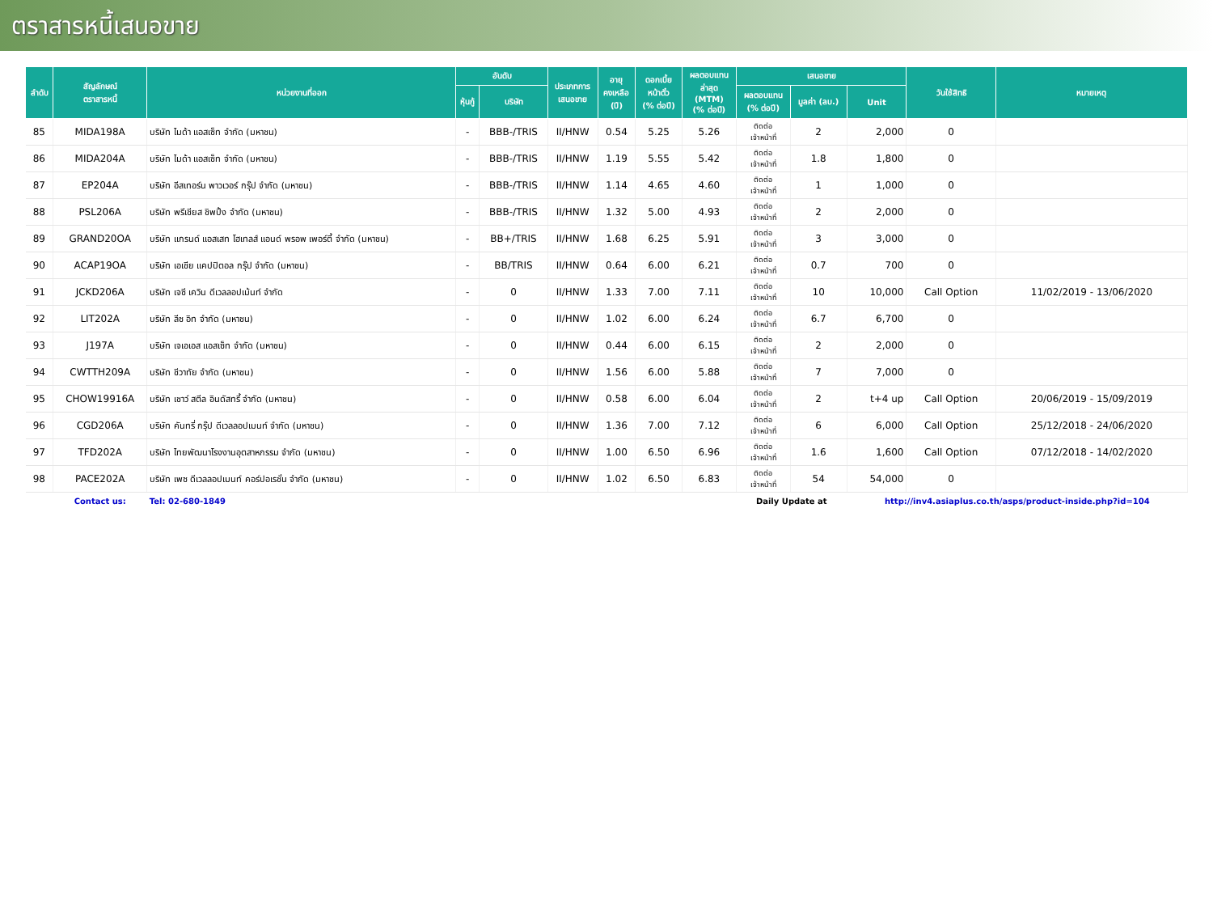ตราสารหนี้เสนอขาย
| ลำดับ | สัญลักษณ์ ตราสารหนี้ | หน่วยงานที่ออก | อันดับ | | ประเภทการ เสนอขาย | อายุ คงเหลือ (ปี) | ดอกเบี้ย หน้าตั๋ว (% ต่อปี) | ผลตอบแทน ล่าสุด (MTM) (% ต่อปี) | เสนอขาย | | | วันใช้สิทธิ | หมายเหตุ |
| --- | --- | --- | --- | --- | --- | --- | --- | --- | --- | --- | --- | --- | --- |
| | | | หุ้นกู้ | บริษัท | | | | | ผลตอบแทน (% ต่อปี) | มูลค่า (ลบ.) | Unit | | |
| 85 | MIDA198A | บริษัท ไมด้า แอสเซ็ท จำกัด (มหาชน) | - | BBB-/TRIS | II/HNW | 0.54 | 5.25 | 5.26 | ติดต่อ เจ้าหน้าที่ | 2 | 2,000 | 0 | |
| 86 | MIDA204A | บริษัท ไมด้า แอสเซ็ท จำกัด (มหาชน) | - | BBB-/TRIS | II/HNW | 1.19 | 5.55 | 5.42 | ติดต่อ เจ้าหน้าที่ | 1.8 | 1,800 | 0 | |
| 87 | EP204A | บริษัท อีสเทอร์น พาวเวอร์ กรุ๊ป จำกัด (มหาชน) | - | BBB-/TRIS | II/HNW | 1.14 | 4.65 | 4.60 | ติดต่อ เจ้าหน้าที่ | 1 | 1,000 | 0 | |
| 88 | PSL206A | บริษัท พรีเชียส ชิพปิ้ง จำกัด (มหาชน) | - | BBB-/TRIS | II/HNW | 1.32 | 5.00 | 4.93 | ติดต่อ เจ้าหน้าที่ | 2 | 2,000 | 0 | |
| 89 | GRAND20OA | บริษัท แกรนด์ แอสเสท โฮเทลส์ แอนด์ พรอพ เพอร์ตี้ จำกัด (มหาชน) | - | BB+/TRIS | II/HNW | 1.68 | 6.25 | 5.91 | ติดต่อ เจ้าหน้าที่ | 3 | 3,000 | 0 | |
| 90 | ACAP19OA | บริษัท เอเชีย แคปปิตอล กรุ๊ป จำกัด (มหาชน) | - | BB/TRIS | II/HNW | 0.64 | 6.00 | 6.21 | ติดต่อ เจ้าหน้าที่ | 0.7 | 700 | 0 | |
| 91 | JCKD206A | บริษัท เจซี เควิน ดีเวลลอปเม้นท์ จำกัด | - | 0 | II/HNW | 1.33 | 7.00 | 7.11 | ติดต่อ เจ้าหน้าที่ | 10 | 10,000 | Call Option | 11/02/2019 - 13/06/2020 |
| 92 | LIT202A | บริษัท ลีซ อิท จำกัด (มหาชน) | - | 0 | II/HNW | 1.02 | 6.00 | 6.24 | ติดต่อ เจ้าหน้าที่ | 6.7 | 6,700 | 0 | |
| 93 | J197A | บริษัท เจเอเอส แอสเซ็ท จำกัด (มหาชน) | - | 0 | II/HNW | 0.44 | 6.00 | 6.15 | ติดต่อ เจ้าหน้าที่ | 2 | 2,000 | 0 | |
| 94 | CWTTH209A | บริษัท ชีวาทัย จำกัด (มหาชน) | - | 0 | II/HNW | 1.56 | 6.00 | 5.88 | ติดต่อ เจ้าหน้าที่ | 7 | 7,000 | 0 | |
| 95 | CHOW19916A | บริษัท เชาว์ สตีล อินดัสทรี้ จำกัด (มหาชน) | - | 0 | II/HNW | 0.58 | 6.00 | 6.04 | ติดต่อ เจ้าหน้าที่ | 2 | t+4 up | Call Option | 20/06/2019 - 15/09/2019 |
| 96 | CGD206A | บริษัท คันทรี่ กรุ๊ป ดีเวลลอปเมนท์ จำกัด (มหาชน) | - | 0 | II/HNW | 1.36 | 7.00 | 7.12 | ติดต่อ เจ้าหน้าที่ | 6 | 6,000 | Call Option | 25/12/2018 - 24/06/2020 |
| 97 | TFD202A | บริษัท ไทยพัฒนาโรงงานอุตสาหกรรม จำกัด (มหาชน) | - | 0 | II/HNW | 1.00 | 6.50 | 6.96 | ติดต่อ เจ้าหน้าที่ | 1.6 | 1,600 | Call Option | 07/12/2018 - 14/02/2020 |
| 98 | PACE202A | บริษัท เพซ ดีเวลลอปเมนท์ คอร์ปอเรชั่น จำกัด (มหาชน) | - | 0 | II/HNW | 1.02 | 6.50 | 6.83 | ติดต่อ เจ้าหน้าที่ | 54 | 54,000 | 0 | |
| | Contact us: | Tel: 02-680-1849 | | | | | | | Daily Update at | | http://inv4.asiaplus.co.th/asps/product-inside.php?id=104 | | |